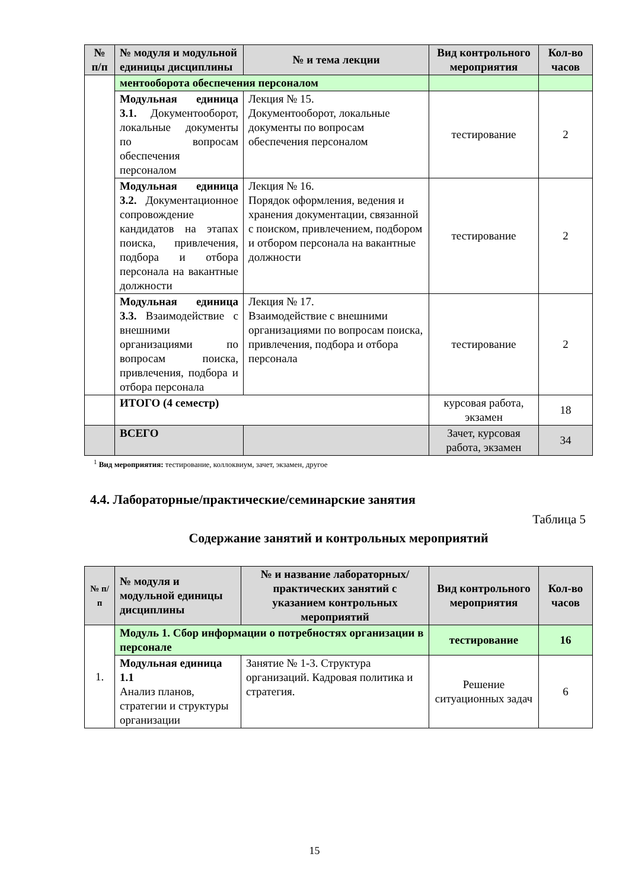| № п/п | № модуля и модульной единицы дисциплины | № и тема лекции | Вид контрольного мероприятия | Кол-во часов |
| --- | --- | --- | --- | --- |
| | ментооборота обеспечения персоналом | | | |
| | Модульная единица 3.1. Документооборот, локальные документы по вопросам обеспечения персоналом | Лекция № 15. Документооборот, локальные документы по вопросам обеспечения персоналом | тестирование | 2 |
| | Модульная единица 3.2. Документационное сопровождение кандидатов на этапах поиска, привлечения, подбора и отбора персонала на вакантные должности | Лекция № 16. Порядок оформления, ведения и хранения документации, связанной с поиском, привлечением, подбором и отбором персонала на вакантные должности | тестирование | 2 |
| | Модульная единица 3.3. Взаимодействие с внешними организациями по вопросам поиска, привлечения, подбора и отбора персонала | Лекция № 17. Взаимодействие с внешними организациями по вопросам поиска, привлечения, подбора и отбора персонала | тестирование | 2 |
| | ИТОГО (4 семестр) | | курсовая работа, экзамен | 18 |
| | ВСЕГО | | Зачет, курсовая работа, экзамен | 34 |
<sup>1</sup> Вид мероприятия: тестирование, коллоквиум, зачет, экзамен, другое
4.4. Лабораторные/практические/семинарские занятия
Таблица 5
Содержание занятий и контрольных мероприятий
| № п/п | № модуля и модульной единицы дисциплины | № и название лабораторных/ практических занятий с указанием контрольных мероприятий | Вид контрольного мероприятия | Кол-во часов |
| --- | --- | --- | --- | --- |
| 1. | Модуль 1. Сбор информации о потребностях организации в персонале | | тестирование | 16 |
| | Модульная единица 1.1 Анализ планов, стратегии и структуры организации | Занятие № 1-3. Структура организаций. Кадровая политика и стратегия. | Решение ситуационных задач | 6 |
15